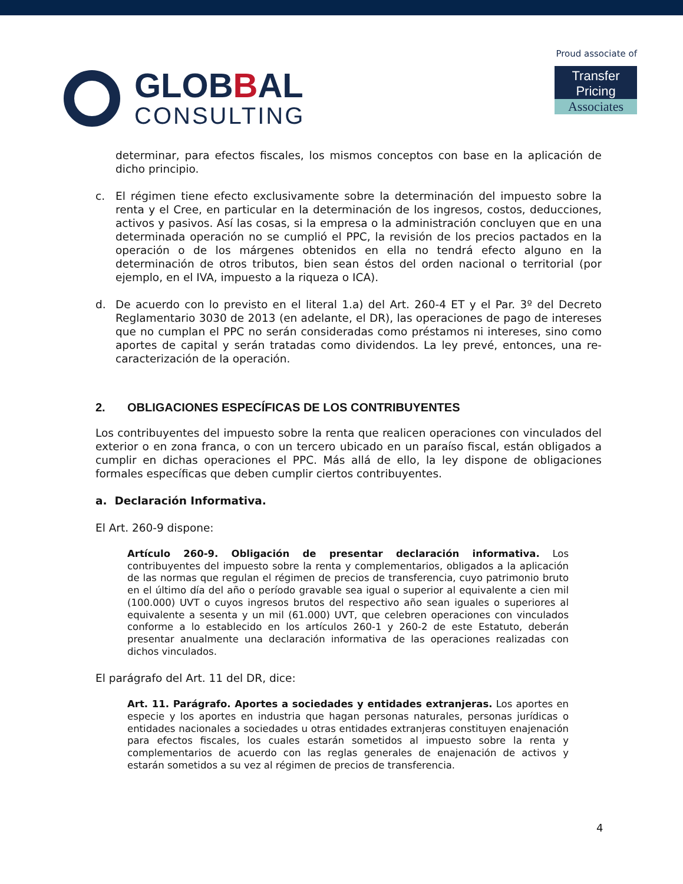GLOBBAL
CONSULTING
Proud associate of
Transfer Pricing
Associates
determinar, para efectos fiscales, los mismos conceptos con base en la aplicación de dicho principio.
c. El régimen tiene efecto exclusivamente sobre la determinación del impuesto sobre la renta y el Cree, en particular en la determinación de los ingresos, costos, deducciones, activos y pasivos. Así las cosas, si la empresa o la administración concluyen que en una determinada operación no se cumplió el PPC, la revisión de los precios pactados en la operación o de los márgenes obtenidos en ella no tendrá efecto alguno en la determinación de otros tributos, bien sean éstos del orden nacional o territorial (por ejemplo, en el IVA, impuesto a la riqueza o ICA).
d. De acuerdo con lo previsto en el literal 1.a) del Art. 260-4 ET y el Par. 3º del Decreto Reglamentario 3030 de 2013 (en adelante, el DR), las operaciones de pago de intereses que no cumplan el PPC no serán consideradas como préstamos ni intereses, sino como aportes de capital y serán tratadas como dividendos. La ley prevé, entonces, una re-caracterización de la operación.
2. OBLIGACIONES ESPECÍFICAS DE LOS CONTRIBUYENTES
Los contribuyentes del impuesto sobre la renta que realicen operaciones con vinculados del exterior o en zona franca, o con un tercero ubicado en un paraíso fiscal, están obligados a cumplir en dichas operaciones el PPC. Más allá de ello, la ley dispone de obligaciones formales específicas que deben cumplir ciertos contribuyentes.
a. Declaración Informativa.
El Art. 260-9 dispone:
Artículo 260-9. Obligación de presentar declaración informativa. Los contribuyentes del impuesto sobre la renta y complementarios, obligados a la aplicación de las normas que regulan el régimen de precios de transferencia, cuyo patrimonio bruto en el último día del año o período gravable sea igual o superior al equivalente a cien mil (100.000) UVT o cuyos ingresos brutos del respectivo año sean iguales o superiores al equivalente a sesenta y un mil (61.000) UVT, que celebren operaciones con vinculados conforme a lo establecido en los artículos 260-1 y 260-2 de este Estatuto, deberán presentar anualmente una declaración informativa de las operaciones realizadas con dichos vinculados.
El parágrafo del Art. 11 del DR, dice:
Art. 11. Parágrafo. Aportes a sociedades y entidades extranjeras. Los aportes en especie y los aportes en industria que hagan personas naturales, personas jurídicas o entidades nacionales a sociedades u otras entidades extranjeras constituyen enajenación para efectos fiscales, los cuales estarán sometidos al impuesto sobre la renta y complementarios de acuerdo con las reglas generales de enajenación de activos y estarán sometidos a su vez al régimen de precios de transferencia.
4